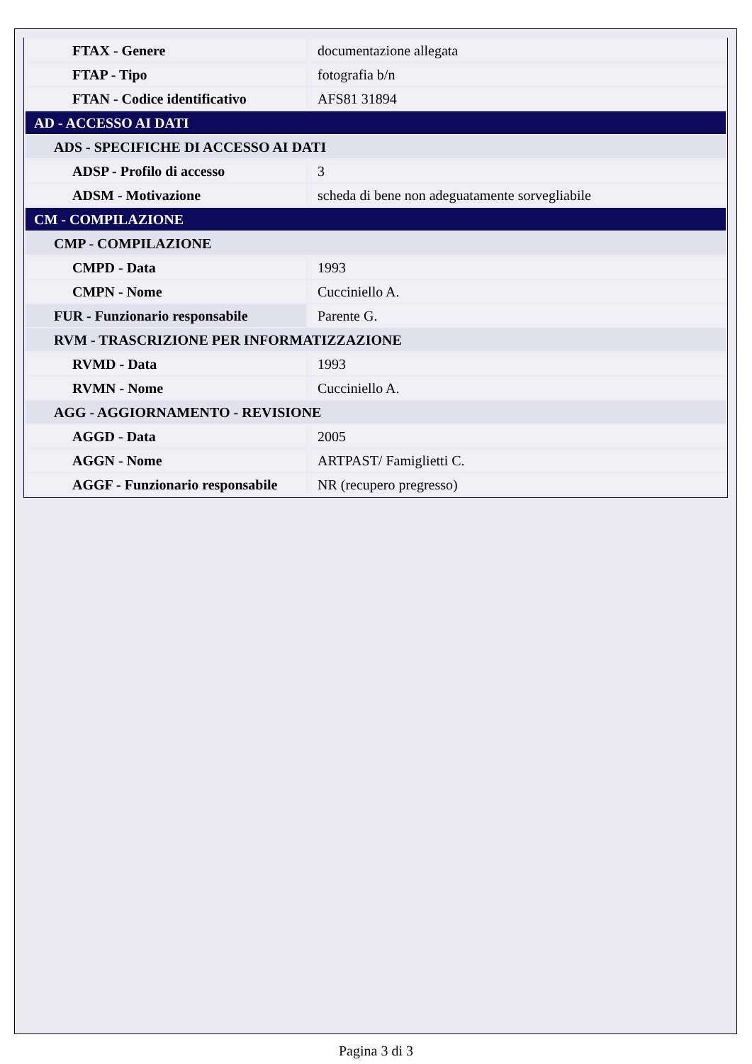| FTAX - Genere | documentazione allegata |
| FTAP - Tipo | fotografia b/n |
| FTAN - Codice identificativo | AFS81 31894 |
| AD - ACCESSO AI DATI | |
| ADS - SPECIFICHE DI ACCESSO AI DATI | |
| ADSP - Profilo di accesso | 3 |
| ADSM - Motivazione | scheda di bene non adeguatamente sorvegliabile |
| CM - COMPILAZIONE | |
| CMP - COMPILAZIONE | |
| CMPD - Data | 1993 |
| CMPN - Nome | Cucciniello A. |
| FUR - Funzionario responsabile | Parente G. |
| RVM - TRASCRIZIONE PER INFORMATIZZAZIONE | |
| RVMD - Data | 1993 |
| RVMN - Nome | Cucciniello A. |
| AGG - AGGIORNAMENTO - REVISIONE | |
| AGGD - Data | 2005 |
| AGGN - Nome | ARTPAST/ Famiglietti C. |
| AGGF - Funzionario responsabile | NR (recupero pregresso) |
Pagina 3 di 3